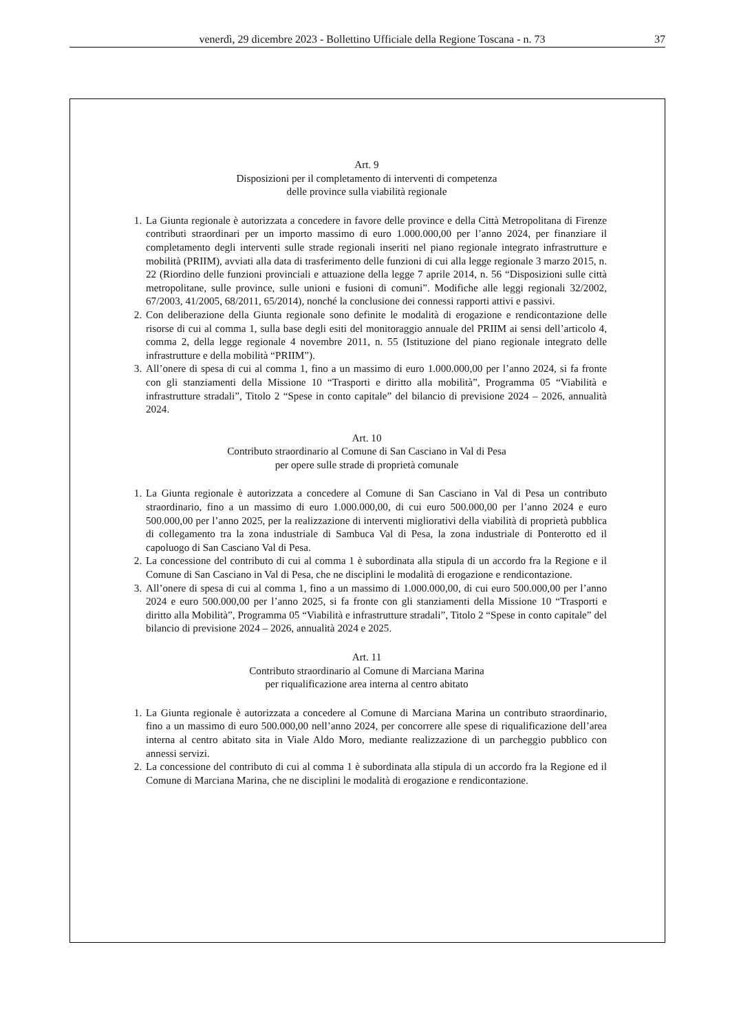venerdì, 29 dicembre 2023 - Bollettino Ufficiale della Regione Toscana - n. 73 37
Art. 9
Disposizioni per il completamento di interventi di competenza
delle province sulla viabilità regionale
1. La Giunta regionale è autorizzata a concedere in favore delle province e della Città Metropolitana di Firenze contributi straordinari per un importo massimo di euro 1.000.000,00 per l’anno 2024, per finanziare il completamento degli interventi sulle strade regionali inseriti nel piano regionale integrato infrastrutture e mobilità (PRIIM), avviati alla data di trasferimento delle funzioni di cui alla legge regionale 3 marzo 2015, n. 22 (Riordino delle funzioni provinciali e attuazione della legge 7 aprile 2014, n. 56 “Disposizioni sulle città metropolitane, sulle province, sulle unioni e fusioni di comuni”. Modifiche alle leggi regionali 32/2002, 67/2003, 41/2005, 68/2011, 65/2014), nonché la conclusione dei connessi rapporti attivi e passivi.
2. Con deliberazione della Giunta regionale sono definite le modalità di erogazione e rendicontazione delle risorse di cui al comma 1, sulla base degli esiti del monitoraggio annuale del PRIIM ai sensi dell’articolo 4, comma 2, della legge regionale 4 novembre 2011, n. 55 (Istituzione del piano regionale integrato delle infrastrutture e della mobilità “PRIIM”).
3. All’onere di spesa di cui al comma 1, fino a un massimo di euro 1.000.000,00 per l’anno 2024, si fa fronte con gli stanziamenti della Missione 10 “Trasporti e diritto alla mobilità”, Programma 05 “Viabilità e infrastrutture stradali”, Titolo 2 “Spese in conto capitale” del bilancio di previsione 2024 – 2026, annualità 2024.
Art. 10
Contributo straordinario al Comune di San Casciano in Val di Pesa
per opere sulle strade di proprietà comunale
1. La Giunta regionale è autorizzata a concedere al Comune di San Casciano in Val di Pesa un contributo straordinario, fino a un massimo di euro 1.000.000,00, di cui euro 500.000,00 per l’anno 2024 e euro 500.000,00 per l’anno 2025, per la realizzazione di interventi migliorativi della viabilità di proprietà pubblica di collegamento tra la zona industriale di Sambuca Val di Pesa, la zona industriale di Ponterotto ed il capoluogo di San Casciano Val di Pesa.
2. La concessione del contributo di cui al comma 1 è subordinata alla stipula di un accordo fra la Regione e il Comune di San Casciano in Val di Pesa, che ne disciplini le modalità di erogazione e rendicontazione.
3. All’onere di spesa di cui al comma 1, fino a un massimo di 1.000.000,00, di cui euro 500.000,00 per l’anno 2024 e euro 500.000,00 per l’anno 2025, si fa fronte con gli stanziamenti della Missione 10 “Trasporti e diritto alla Mobilità”, Programma 05 “Viabilità e infrastrutture stradali”, Titolo 2 “Spese in conto capitale” del bilancio di previsione 2024 – 2026, annualità 2024 e 2025.
Art. 11
Contributo straordinario al Comune di Marciana Marina
per riqualificazione area interna al centro abitato
1. La Giunta regionale è autorizzata a concedere al Comune di Marciana Marina un contributo straordinario, fino a un massimo di euro 500.000,00 nell’anno 2024, per concorrere alle spese di riqualificazione dell’area interna al centro abitato sita in Viale Aldo Moro, mediante realizzazione di un parcheggio pubblico con annessi servizi.
2. La concessione del contributo di cui al comma 1 è subordinata alla stipula di un accordo fra la Regione ed il Comune di Marciana Marina, che ne disciplini le modalità di erogazione e rendicontazione.